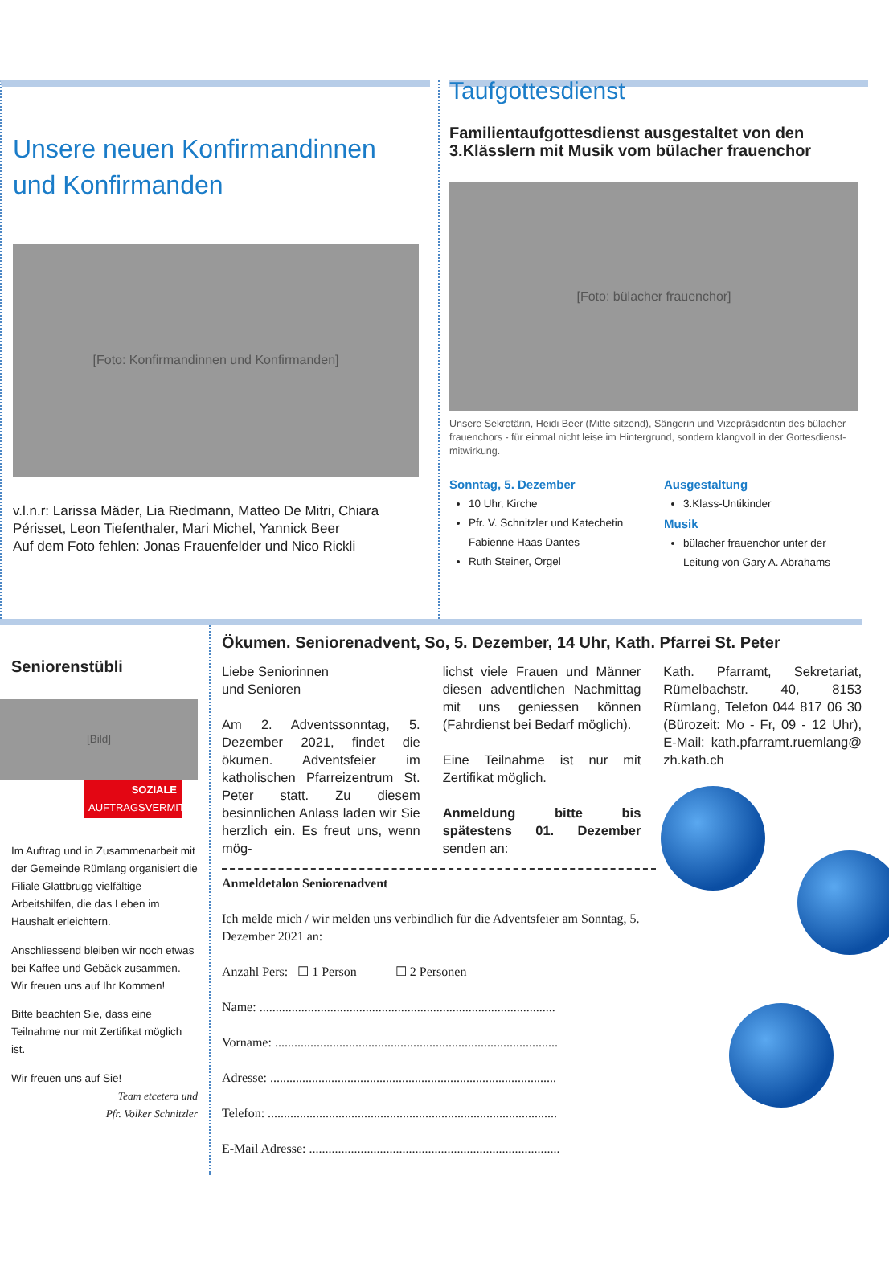Unsere neuen Konfirmandinnen und Konfirmanden
[Foto: Konfirmandinnen und Konfirmanden]
v.l.n.r: Larissa Mäder, Lia Riedmann, Matteo De Mitri, Chiara Périsset, Leon Tiefenthaler, Mari Michel, Yannick Beer
Auf dem Foto fehlen: Jonas Frauenfelder und Nico Rickli
Taufgottesdienst
Familientaufgottesdienst ausgestaltet von den 3.Klässlern mit Musik vom bülacher frauenchor
[Foto: bülacher frauenchor]
Unsere Sekretärin, Heidi Beer (Mitte sitzend), Sängerin und Vizepräsidentin des bülacher frauenchors - für einmal nicht leise im Hintergrund, sondern klangvoll in der Gottesdienst-mitwirkung.
Sonntag, 5. Dezember
10 Uhr, Kirche
Pfr. V. Schnitzler und Katechetin Fabienne Haas Dantes
Ruth Steiner, Orgel
Ausgestaltung
3.Klass-Untikinder
Musik
bülacher frauenchor unter der Leitung von Gary A. Abrahams
Seniorenstübli
[Bild]
SOZIALE
AUFTRAGSVERMITTLUNG
Im Auftrag und in Zusammenarbeit mit der Gemeinde Rümlang organisiert die Filiale Glattbrugg vielfältige Arbeitshilfen, die das Leben im Haushalt erleichtern.
Anschliessend bleiben wir noch etwas bei Kaffee und Gebäck zusammen. Wir freuen uns auf Ihr Kommen!
Bitte beachten Sie, dass eine Teilnahme nur mit Zertifikat möglich ist.
Wir freuen uns auf Sie!
Team etcetera und
Pfr. Volker Schnitzler
Ökumen. Seniorenadvent, So, 5. Dezember, 14 Uhr, Kath. Pfarrei St. Peter
Liebe Seniorinnen
und Senioren
Am 2. Adventssonntag, 5. Dezember 2021, findet die ökumen. Adventsfeier im katholischen Pfarreizentrum St. Peter statt. Zu diesem besinnlichen Anlass laden wir Sie herzlich ein. Es freut uns, wenn mög-
lichst viele Frauen und Männer diesen adventlichen Nachmittag mit uns geniessen können (Fahrdienst bei Bedarf möglich).
Eine Teilnahme ist nur mit Zertifikat möglich.
Anmeldung bitte bis spätestens 01. Dezember senden an:
Kath. Pfarramt, Sekretariat, Rümelbachstr. 40, 8153 Rümlang, Telefon 044 817 06 30 (Bürozeit: Mo - Fr, 09 - 12 Uhr), E-Mail: kath.pfarramt.ruemlang@ zh.kath.ch
Anmeldetalon Seniorenadvent
Ich melde mich / wir melden uns verbindlich für die Adventsfeier am Sonntag, 5. Dezember 2021 an:
Anzahl Pers: ☐ 1 Person ☐ 2 Personen
Name: ............................................................................................
Vorname: ........................................................................................
Adresse: .........................................................................................
Telefon: ..........................................................................................
E-Mail Adresse: ..............................................................................